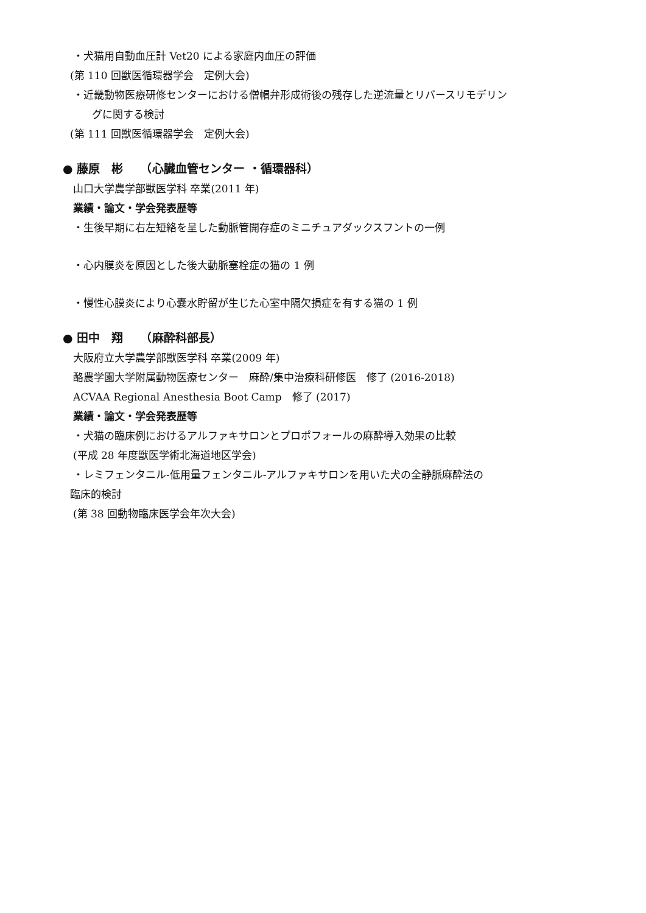・犬猫用自動血圧計 Vet20 による家庭内血圧の評価
(第 110 回獣医循環器学会　定例大会)
・近畿動物医療研修センターにおける僧帽弁形成術後の残存した逆流量とリバースリモデリン
グに関する検討
(第 111 回獣医循環器学会　定例大会)
● 藤原　彬　　（心臓血管センター ・循環器科）
山口大学農学部獣医学科 卒業(2011 年)
業績・論文・学会発表歴等
・生後早期に右左短絡を呈した動脈管開存症のミニチュアダックスフントの一例
・心内膜炎を原因とした後大動脈塞栓症の猫の 1 例
・慢性心膜炎により心嚢水貯留が生じた心室中隔欠損症を有する猫の 1 例
● 田中　翔　　（麻酔科部長）
大阪府立大学農学部獣医学科 卒業(2009 年)
酪農学園大学附属動物医療センター　麻酔/集中治療科研修医　修了 (2016-2018)
ACVAA Regional Anesthesia Boot Camp　修了 (2017)
業績・論文・学会発表歴等
・犬猫の臨床例におけるアルファキサロンとプロポフォールの麻酔導入効果の比較
(平成 28 年度獣医学術北海道地区学会)
・レミフェンタニル-低用量フェンタニル-アルファキサロンを用いた犬の全静脈麻酔法の
臨床的検討
(第 38 回動物臨床医学会年次大会)